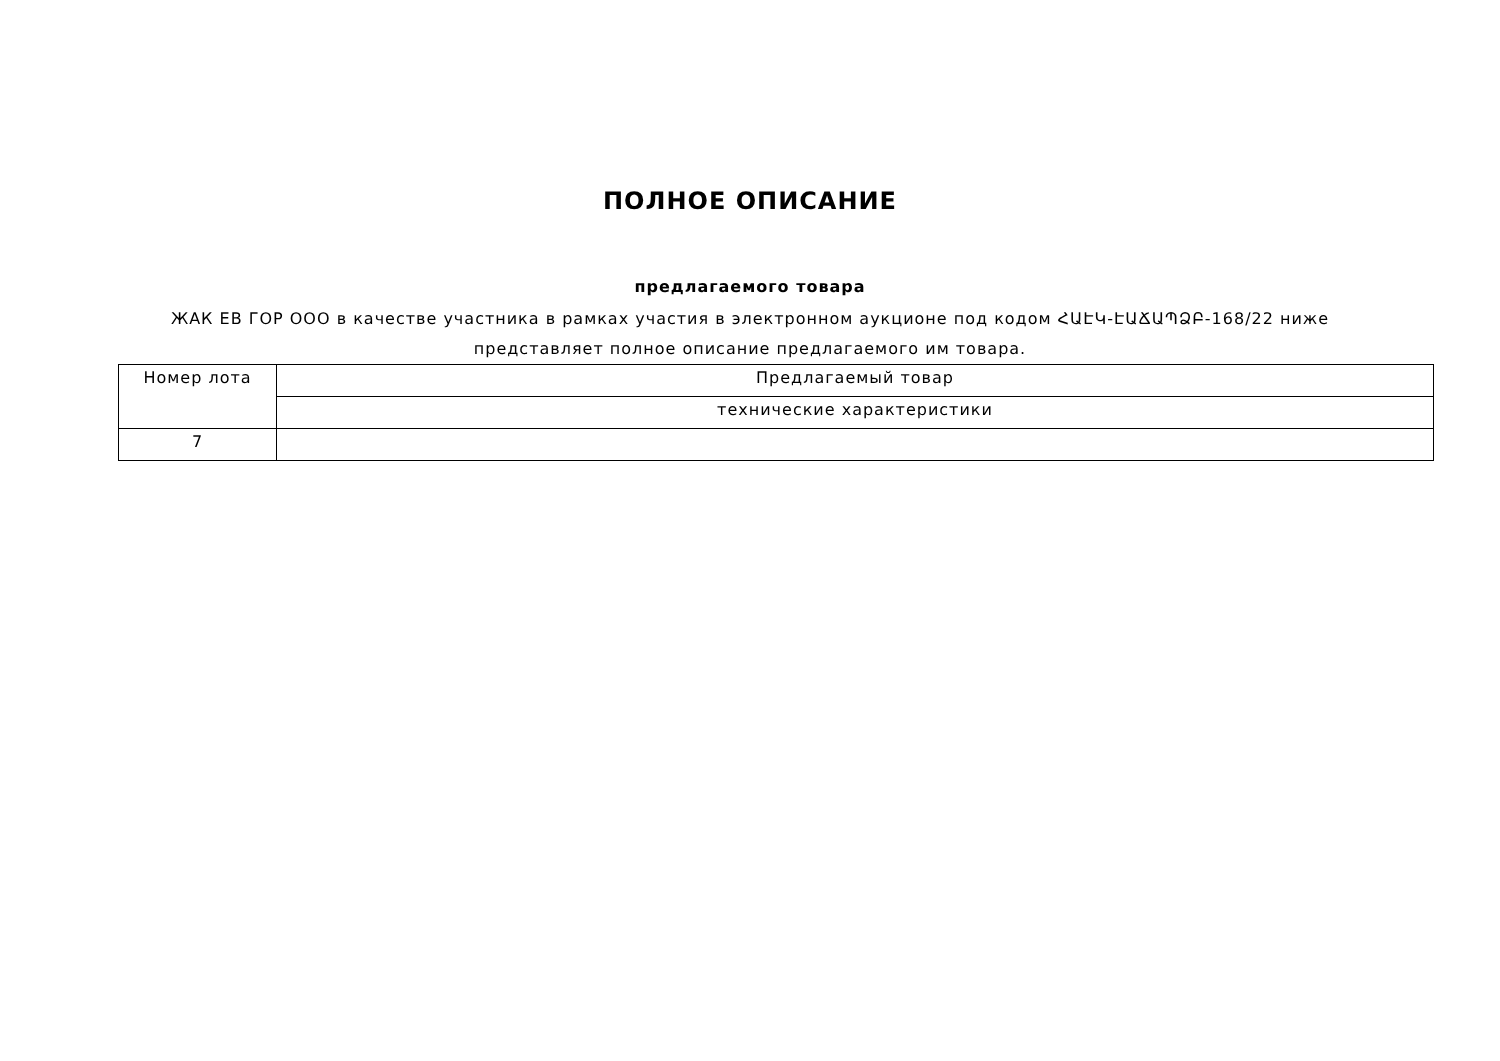ПОЛНОЕ ОПИСАНИЕ
предлагаемого товара
ЖАК ЕВ ГОР ООО в качестве участника в рамках участия в электронном аукционе под кодом ՀԱԷԿ-ԷԱՃԱՊՁԲ-168/22 ниже представляет полное описание предлагаемого им товара.
| Номер лота | Предлагаемый товар |
| | технические характеристики |
| 7 | |